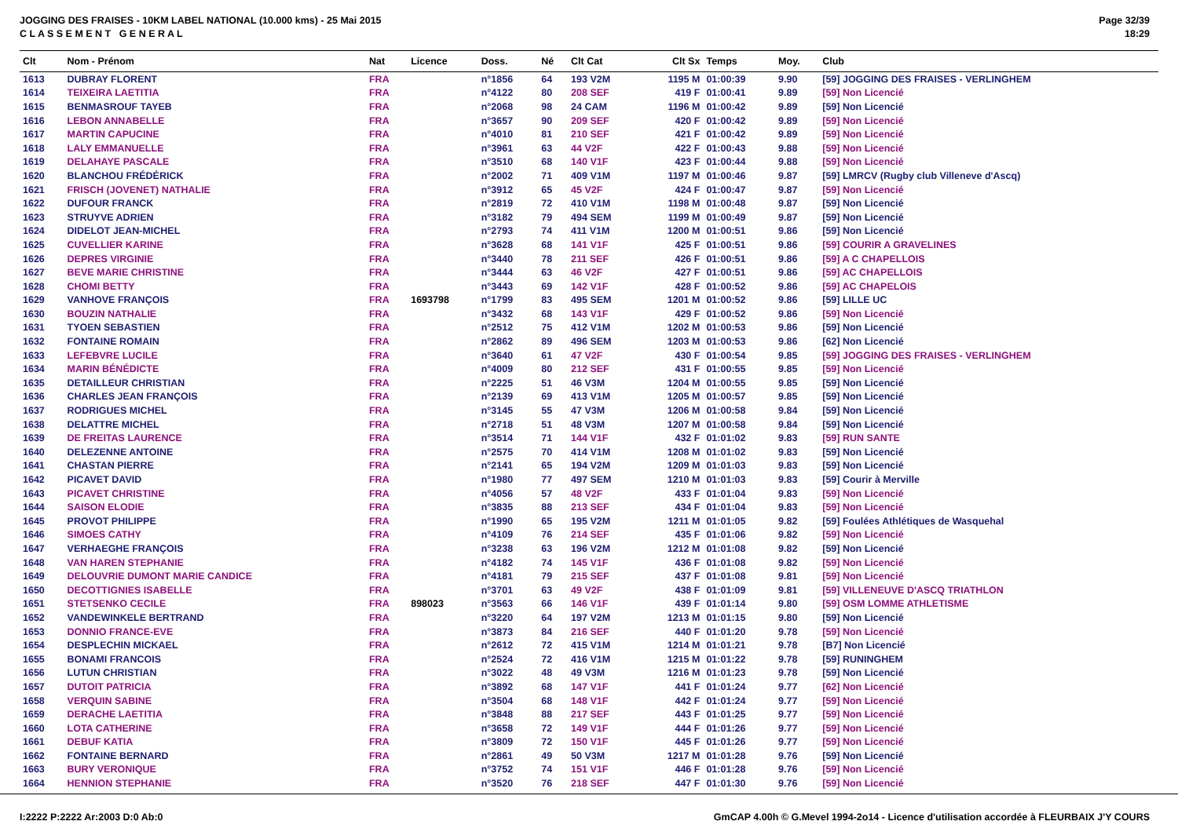JOGGING DES FRAISES - 10KM LABEL NATIONAL (10.000 kms) - 25 Mai 2015
C L A S S E M E N T G E N E R A L
Page 32/39
18:29
| Clt | Nom - Prénom | Nat | Licence | Doss. | Né | Clt Cat | Clt Sx | Temps | Moy. | Club |
| --- | --- | --- | --- | --- | --- | --- | --- | --- | --- | --- |
| 1613 | DUBRAY FLORENT | FRA | | n°1856 | 64 | 193 V2M | 1195 M | 01:00:39 | 9.90 | [59] JOGGING DES FRAISES - VERLINGHEM |
| 1614 | TEIXEIRA LAETITIA | FRA | | n°4122 | 80 | 208 SEF | 419 F | 01:00:41 | 9.89 | [59] Non Licencié |
| 1615 | BENMASROUF TAYEB | FRA | | n°2068 | 98 | 24 CAM | 1196 M | 01:00:42 | 9.89 | [59] Non Licencié |
| 1616 | LEBON ANNABELLE | FRA | | n°3657 | 90 | 209 SEF | 420 F | 01:00:42 | 9.89 | [59] Non Licencié |
| 1617 | MARTIN CAPUCINE | FRA | | n°4010 | 81 | 210 SEF | 421 F | 01:00:42 | 9.89 | [59] Non Licencié |
| 1618 | LALY EMMANUELLE | FRA | | n°3961 | 63 | 44 V2F | 422 F | 01:00:43 | 9.88 | [59] Non Licencié |
| 1619 | DELAHAYE PASCALE | FRA | | n°3510 | 68 | 140 V1F | 423 F | 01:00:44 | 9.88 | [59] Non Licencié |
| 1620 | BLANCHOU FRÉDÉRICK | FRA | | n°2002 | 71 | 409 V1M | 1197 M | 01:00:46 | 9.87 | [59] LMRCV (Rugby club Villeneve d'Ascq) |
| 1621 | FRISCH (JOVENET) NATHALIE | FRA | | n°3912 | 65 | 45 V2F | 424 F | 01:00:47 | 9.87 | [59] Non Licencié |
| 1622 | DUFOUR FRANCK | FRA | | n°2819 | 72 | 410 V1M | 1198 M | 01:00:48 | 9.87 | [59] Non Licencié |
| 1623 | STRUYVE ADRIEN | FRA | | n°3182 | 79 | 494 SEM | 1199 M | 01:00:49 | 9.87 | [59] Non Licencié |
| 1624 | DIDELOT JEAN-MICHEL | FRA | | n°2793 | 74 | 411 V1M | 1200 M | 01:00:51 | 9.86 | [59] Non Licencié |
| 1625 | CUVELLIER KARINE | FRA | | n°3628 | 68 | 141 V1F | 425 F | 01:00:51 | 9.86 | [59] COURIR A GRAVELINES |
| 1626 | DEPRES VIRGINIE | FRA | | n°3440 | 78 | 211 SEF | 426 F | 01:00:51 | 9.86 | [59] A C CHAPELLOIS |
| 1627 | BEVE MARIE CHRISTINE | FRA | | n°3444 | 63 | 46 V2F | 427 F | 01:00:51 | 9.86 | [59] AC CHAPELLOIS |
| 1628 | CHOMI BETTY | FRA | | n°3443 | 69 | 142 V1F | 428 F | 01:00:52 | 9.86 | [59] AC CHAPELOIS |
| 1629 | VANHOVE FRANÇOIS | FRA | 1693798 | n°1799 | 83 | 495 SEM | 1201 M | 01:00:52 | 9.86 | [59] LILLE UC |
| 1630 | BOUZIN NATHALIE | FRA | | n°3432 | 68 | 143 V1F | 429 F | 01:00:52 | 9.86 | [59] Non Licencié |
| 1631 | TYOEN SEBASTIEN | FRA | | n°2512 | 75 | 412 V1M | 1202 M | 01:00:53 | 9.86 | [59] Non Licencié |
| 1632 | FONTAINE ROMAIN | FRA | | n°2862 | 89 | 496 SEM | 1203 M | 01:00:53 | 9.86 | [62] Non Licencié |
| 1633 | LEFEBVRE LUCILE | FRA | | n°3640 | 61 | 47 V2F | 430 F | 01:00:54 | 9.85 | [59] JOGGING DES FRAISES - VERLINGHEM |
| 1634 | MARIN BÉNÉDICTE | FRA | | n°4009 | 80 | 212 SEF | 431 F | 01:00:55 | 9.85 | [59] Non Licencié |
| 1635 | DETAILLEUR CHRISTIAN | FRA | | n°2225 | 51 | 46 V3M | 1204 M | 01:00:55 | 9.85 | [59] Non Licencié |
| 1636 | CHARLES JEAN FRANÇOIS | FRA | | n°2139 | 69 | 413 V1M | 1205 M | 01:00:57 | 9.85 | [59] Non Licencié |
| 1637 | RODRIGUES MICHEL | FRA | | n°3145 | 55 | 47 V3M | 1206 M | 01:00:58 | 9.84 | [59] Non Licencié |
| 1638 | DELATTRE MICHEL | FRA | | n°2718 | 51 | 48 V3M | 1207 M | 01:00:58 | 9.84 | [59] Non Licencié |
| 1639 | DE FREITAS LAURENCE | FRA | | n°3514 | 71 | 144 V1F | 432 F | 01:01:02 | 9.83 | [59] RUN SANTE |
| 1640 | DELEZENNE ANTOINE | FRA | | n°2575 | 70 | 414 V1M | 1208 M | 01:01:02 | 9.83 | [59] Non Licencié |
| 1641 | CHASTAN PIERRE | FRA | | n°2141 | 65 | 194 V2M | 1209 M | 01:01:03 | 9.83 | [59] Non Licencié |
| 1642 | PICAVET DAVID | FRA | | n°1980 | 77 | 497 SEM | 1210 M | 01:01:03 | 9.83 | [59] Courir à Merville |
| 1643 | PICAVET CHRISTINE | FRA | | n°4056 | 57 | 48 V2F | 433 F | 01:01:04 | 9.83 | [59] Non Licencié |
| 1644 | SAISON ELODIE | FRA | | n°3835 | 88 | 213 SEF | 434 F | 01:01:04 | 9.83 | [59] Non Licencié |
| 1645 | PROVOT PHILIPPE | FRA | | n°1990 | 65 | 195 V2M | 1211 M | 01:01:05 | 9.82 | [59] Foulées Athlétiques de Wasquehal |
| 1646 | SIMOES CATHY | FRA | | n°4109 | 76 | 214 SEF | 435 F | 01:01:06 | 9.82 | [59] Non Licencié |
| 1647 | VERHAEGHE FRANÇOIS | FRA | | n°3238 | 63 | 196 V2M | 1212 M | 01:01:08 | 9.82 | [59] Non Licencié |
| 1648 | VAN HAREN STEPHANIE | FRA | | n°4182 | 74 | 145 V1F | 436 F | 01:01:08 | 9.82 | [59] Non Licencié |
| 1649 | DELOUVRIE DUMONT MARIE CANDICE | FRA | | n°4181 | 79 | 215 SEF | 437 F | 01:01:08 | 9.81 | [59] Non Licencié |
| 1650 | DECOTTIGNIES ISABELLE | FRA | | n°3701 | 63 | 49 V2F | 438 F | 01:01:09 | 9.81 | [59] VILLENEUVE D'ASCQ TRIATHLON |
| 1651 | STETSENKO CECILE | FRA | 898023 | n°3563 | 66 | 146 V1F | 439 F | 01:01:14 | 9.80 | [59] OSM LOMME ATHLETISME |
| 1652 | VANDEWINKELE BERTRAND | FRA | | n°3220 | 64 | 197 V2M | 1213 M | 01:01:15 | 9.80 | [59] Non Licencié |
| 1653 | DONNIO FRANCE-EVE | FRA | | n°3873 | 84 | 216 SEF | 440 F | 01:01:20 | 9.78 | [59] Non Licencié |
| 1654 | DESPLECHIN MICKAEL | FRA | | n°2612 | 72 | 415 V1M | 1214 M | 01:01:21 | 9.78 | [B7] Non Licencié |
| 1655 | BONAMI FRANCOIS | FRA | | n°2524 | 72 | 416 V1M | 1215 M | 01:01:22 | 9.78 | [59] RUNINGHEM |
| 1656 | LUTUN CHRISTIAN | FRA | | n°3022 | 48 | 49 V3M | 1216 M | 01:01:23 | 9.78 | [59] Non Licencié |
| 1657 | DUTOIT PATRICIA | FRA | | n°3892 | 68 | 147 V1F | 441 F | 01:01:24 | 9.77 | [62] Non Licencié |
| 1658 | VERQUIN SABINE | FRA | | n°3504 | 68 | 148 V1F | 442 F | 01:01:24 | 9.77 | [59] Non Licencié |
| 1659 | DERACHE LAETITIA | FRA | | n°3848 | 88 | 217 SEF | 443 F | 01:01:25 | 9.77 | [59] Non Licencié |
| 1660 | LOTA CATHERINE | FRA | | n°3658 | 72 | 149 V1F | 444 F | 01:01:26 | 9.77 | [59] Non Licencié |
| 1661 | DEBUF KATIA | FRA | | n°3809 | 72 | 150 V1F | 445 F | 01:01:26 | 9.77 | [59] Non Licencié |
| 1662 | FONTAINE BERNARD | FRA | | n°2861 | 49 | 50 V3M | 1217 M | 01:01:28 | 9.76 | [59] Non Licencié |
| 1663 | BURY VERONIQUE | FRA | | n°3752 | 74 | 151 V1F | 446 F | 01:01:28 | 9.76 | [59] Non Licencié |
| 1664 | HENNION STEPHANIE | FRA | | n°3520 | 76 | 218 SEF | 447 F | 01:01:30 | 9.76 | [59] Non Licencié |
I:2222 P:2222 Ar:2003 D:0 Ab:0 GmCAP 4.00h © G.Mevel 1994-2o14 - Licence d'utilisation accordée à FLEURBAIX J'Y COURS